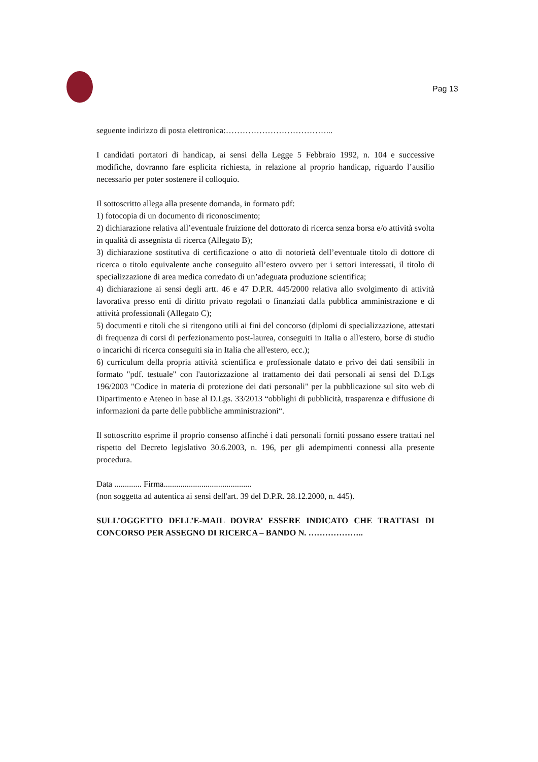Pag 13
seguente indirizzo di posta elettronica:………………………………...
I candidati portatori di handicap, ai sensi della Legge 5 Febbraio 1992, n. 104 e successive modifiche, dovranno fare esplicita richiesta, in relazione al proprio handicap, riguardo l’ausilio necessario per poter sostenere il colloquio.
Il sottoscritto allega alla presente domanda, in formato pdf:
1) fotocopia di un documento di riconoscimento;
2) dichiarazione relativa all’eventuale fruizione del dottorato di ricerca senza borsa e/o attività svolta in qualità di assegnista di ricerca (Allegato B);
3) dichiarazione sostitutiva di certificazione o atto di notorietà dell’eventuale titolo di dottore di ricerca o titolo equivalente anche conseguito all’estero ovvero per i settori interessati, il titolo di specializzazione di area medica corredato di un’adeguata produzione scientifica;
4) dichiarazione ai sensi degli artt. 46 e 47 D.P.R. 445/2000 relativa allo svolgimento di attività lavorativa presso enti di diritto privato regolati o finanziati dalla pubblica amministrazione e di attività professionali (Allegato C);
5) documenti e titoli che si ritengono utili ai fini del concorso (diplomi di specializzazione, attestati di frequenza di corsi di perfezionamento post-laurea, conseguiti in Italia o all'estero, borse di studio o incarichi di ricerca conseguiti sia in Italia che all'estero, ecc.);
6) curriculum della propria attività scientifica e professionale datato e privo dei dati sensibili in formato "pdf. testuale" con l'autorizzazione al trattamento dei dati personali ai sensi del D.Lgs 196/2003 "Codice in materia di protezione dei dati personali" per la pubblicazione sul sito web di Dipartimento e Ateneo in base al D.Lgs. 33/2013 “obblighi di pubblicità, trasparenza e diffusione di informazioni da parte delle pubbliche amministrazioni“.
Il sottoscritto esprime il proprio consenso affinché i dati personali forniti possano essere trattati nel rispetto del Decreto legislativo 30.6.2003, n. 196, per gli adempimenti connessi alla presente procedura.
Data ............. Firma..........................................
(non soggetta ad autentica ai sensi dell'art. 39 del D.P.R. 28.12.2000, n. 445).
SULL’OGGETTO DELL’E-MAIL DOVRA’ ESSERE INDICATO CHE TRATTASI DI CONCORSO PER ASSEGNO DI RICERCA – BANDO N. ………………..